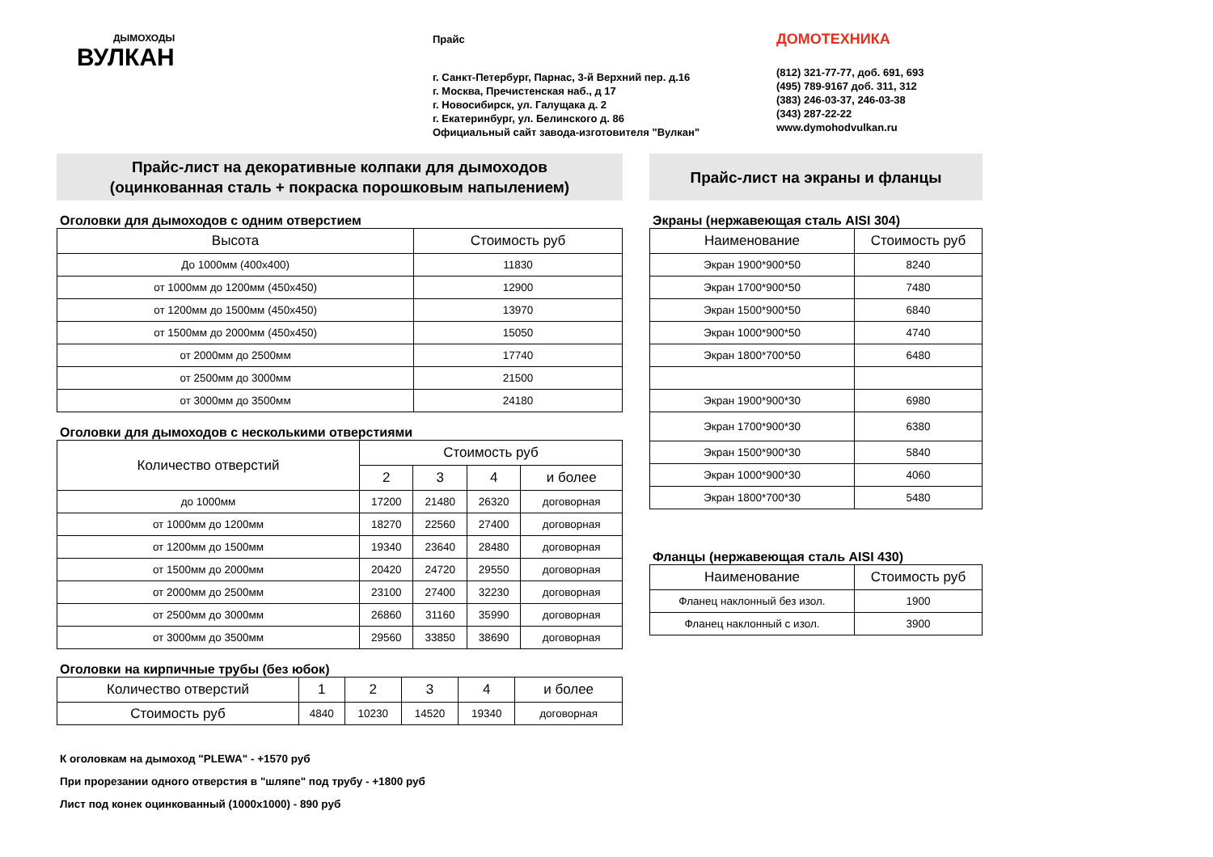ДЫМОХОДЫ
ВУЛКАН
Прайс
г. Санкт-Петербург, Парнас, 3-й Верхний пер. д.16
г. Москва, Пречистенская наб., д 17
г. Новосибирск, ул. Галущака д. 2
г. Екатеринбург, ул. Белинского д. 86
Официальный сайт завода-изготовителя "Вулкан"
ДОМОТЕХНИКА
(812) 321-77-77, доб. 691, 693
(495) 789-9167 доб. 311, 312
(383) 246-03-37, 246-03-38
(343) 287-22-22
www.dymohodvulkan.ru
Прайс-лист на декоративные колпаки для дымоходов
(оцинкованная сталь + покраска порошковым напылением)
Оголовки для дымоходов с одним отверстием
| Высота | Стоимость руб |
| --- | --- |
| До 1000мм (400х400) | 11830 |
| от 1000мм до 1200мм (450х450) | 12900 |
| от 1200мм до 1500мм (450х450) | 13970 |
| от 1500мм до 2000мм (450х450) | 15050 |
| от 2000мм до 2500мм | 17740 |
| от 2500мм до 3000мм | 21500 |
| от 3000мм до 3500мм | 24180 |
Оголовки для дымоходов с несколькими отверстиями
| Количество отверстий | Стоимость руб | | | |
| --- | --- | --- | --- | --- |
| | 2 | 3 | 4 | и более |
| до 1000мм | 17200 | 21480 | 26320 | договорная |
| от 1000мм до 1200мм | 18270 | 22560 | 27400 | договорная |
| от 1200мм до 1500мм | 19340 | 23640 | 28480 | договорная |
| от 1500мм до 2000мм | 20420 | 24720 | 29550 | договорная |
| от 2000мм до 2500мм | 23100 | 27400 | 32230 | договорная |
| от 2500мм до 3000мм | 26860 | 31160 | 35990 | договорная |
| от 3000мм до 3500мм | 29560 | 33850 | 38690 | договорная |
Оголовки на кирпичные трубы (без юбок)
| Количество отверстий | 1 | 2 | 3 | 4 | и более |
| --- | --- | --- | --- | --- | --- |
| Стоимость руб | 4840 | 10230 | 14520 | 19340 | договорная |
К оголовкам на дымоход "PLEWA" - +1570 руб
При прорезании одного отверстия в "шляпе" под трубу - +1800 руб
Лист под конек оцинкованный (1000х1000) - 890 руб
Прайс-лист на экраны и фланцы
Экраны (нержавеющая сталь AISI 304)
| Наименование | Стоимость руб |
| --- | --- |
| Экран 1900*900*50 | 8240 |
| Экран 1700*900*50 | 7480 |
| Экран 1500*900*50 | 6840 |
| Экран 1000*900*50 | 4740 |
| Экран 1800*700*50 | 6480 |
| Экран 1900*900*30 | 6980 |
| Экран 1700*900*30 | 6380 |
| Экран 1500*900*30 | 5840 |
| Экран 1000*900*30 | 4060 |
| Экран 1800*700*30 | 5480 |
Фланцы (нержавеющая сталь AISI 430)
| Наименование | Стоимость руб |
| --- | --- |
| Фланец наклонный без изол. | 1900 |
| Фланец наклонный с изол. | 3900 |